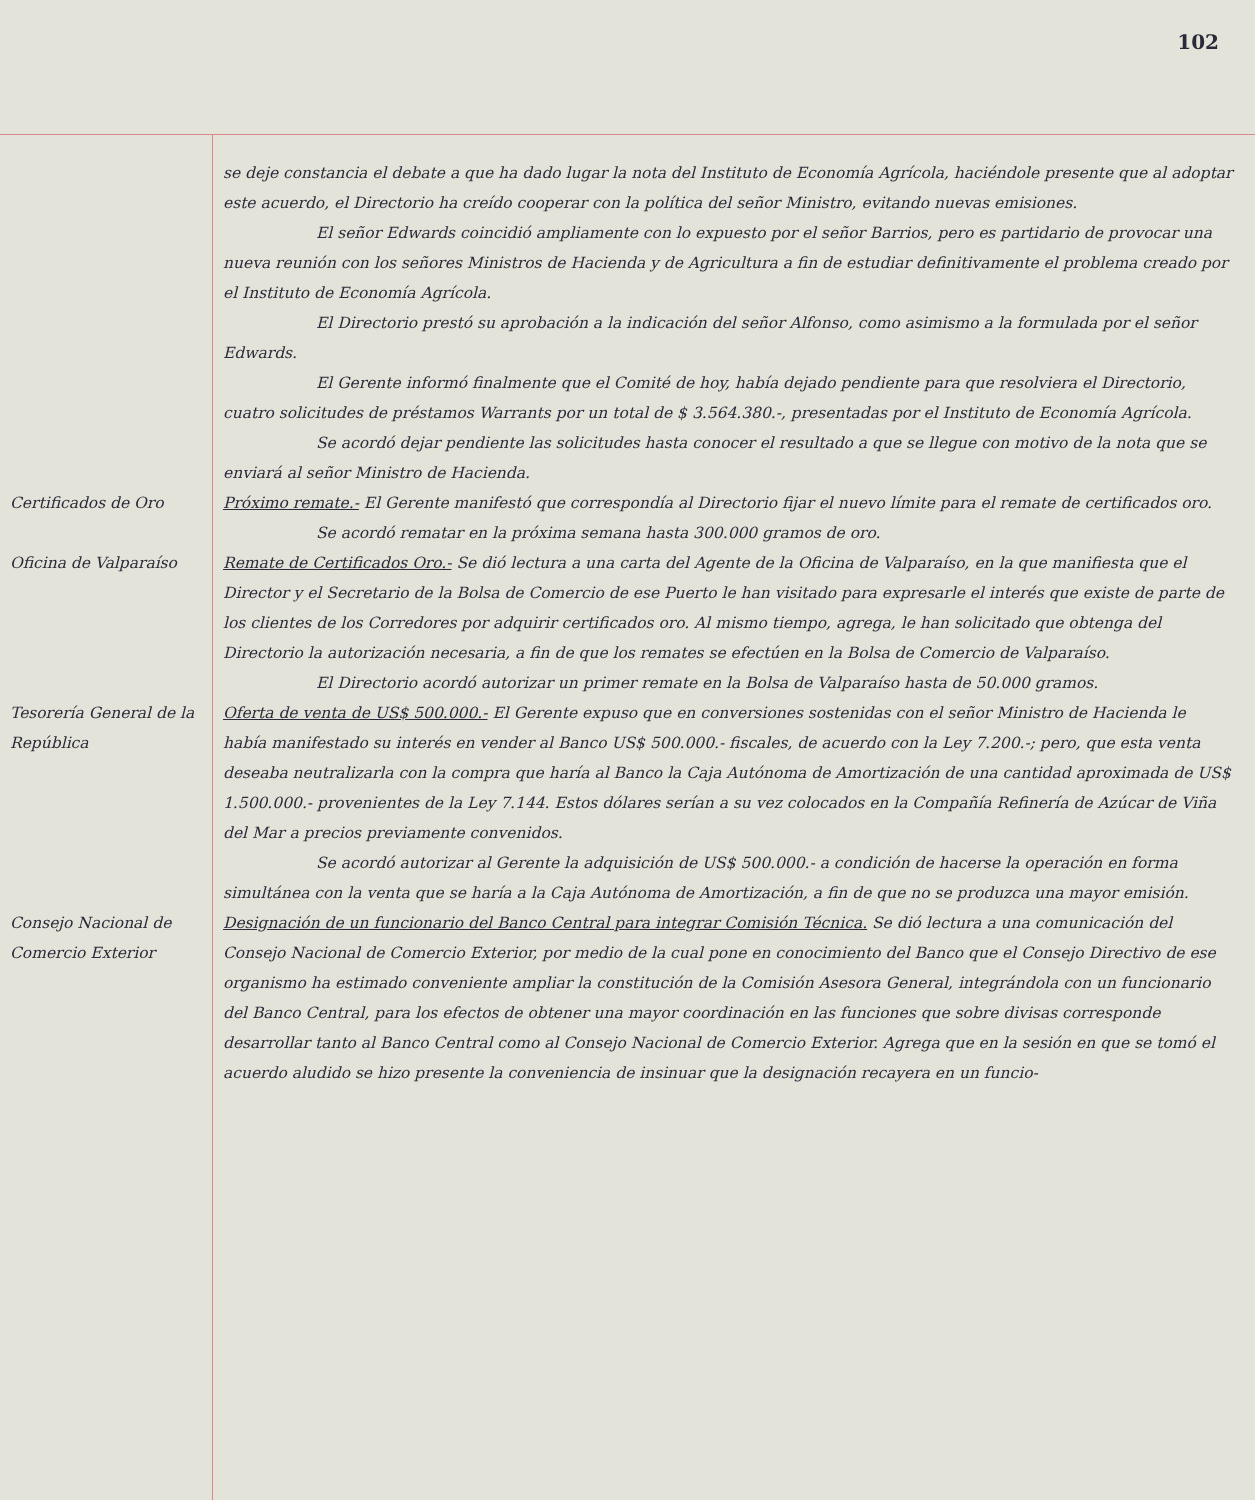102
se deje constancia el debate a que ha dado lugar la nota del Instituto de Economía Agrícola, haciéndole presente que al adoptar este acuerdo, el Directorio ha creído cooperar con la política del señor Ministro, evitando nuevas emisiones.
      El señor Edwards coincidió ampliamente con lo expuesto por el señor Barrios, pero es partidario de provocar una nueva reunión con los señores Ministros de Hacienda y de Agricultura a fin de estudiar definitivamente el problema creado por el Instituto de Economía Agrícola.
      El Directorio prestó su aprobación a la indicación del señor Alfonso, como asimismo a la formulada por el señor Edwards.
      El Gerente informó finalmente que el Comité de hoy, había dejado pendiente para que resolviera el Directorio, cuatro solicitudes de préstamos Warrants por un total de $ 3.564.380.-, presentadas por el Instituto de Economía Agrícola.
      Se acordó dejar pendiente las solicitudes hasta conocer el resultado a que se llegue con motivo de la nota que se enviará al señor Ministro de Hacienda.
Certificados de Oro Próximo remate.- El Gerente manifestó que correspondía al Directorio fijar el nuevo límite para el remate de certificados oro.
      Se acordó rematar en la próxima semana hasta 300.000 gramos de oro.
Oficina de Valparaíso Remate de Certificados Oro.- Se dió lectura a una carta del Agente de la Oficina de Valparaíso, en la que manifiesta que el Director y el Secretario de la Bolsa de Comercio de ese Puerto le han visitado para expresarle el interés que existe de parte de los clientes de los Corredores por adquirir certificados oro. Al mismo tiempo, agrega, le han solicitado que obtenga del Directorio la autorización necesaria, a fin de que los remates se efectúen en la Bolsa de Comercio de Valparaíso.
      El Directorio acordó autorizar un primer remate en la Bolsa de Valparaíso hasta de 50.000 gramos.
Tesorería General de la República
Oferta de venta de US$ 500.000.- El Gerente expuso que en conversiones sostenidas con el señor Ministro de Hacienda le había manifestado su interés en vender al Banco US$ 500.000.- fiscales, de acuerdo con la Ley 7.200.-; pero, que esta venta deseaba neutralizarla con la compra que haría al Banco la Caja Autónoma de Amortización de una cantidad aproximada de US$ 1.500.000.- provenientes de la Ley 7.144. Estos dólares serían a su vez colocados en la Compañía Refinería de Azúcar de Viña del Mar a precios previamente convenidos.
      Se acordó autorizar al Gerente la adquisición de US$ 500.000.- a condición de hacerse la operación en forma simultánea con la venta que se haría a la Caja Autónoma de Amortización, a fin de que no se produzca una mayor emisión.
Consejo Nacional de Comercio Exterior
Designación de un funcionario del Banco Central para integrar Comisión Técnica. Se dió lectura a una comunicación del Consejo Nacional de Comercio Exterior, por medio de la cual pone en conocimiento del Banco que el Consejo Directivo de ese organismo ha estimado conveniente ampliar la constitución de la Comisión Asesora General, integrándola con un funcionario del Banco Central, para los efectos de obtener una mayor coordinación en las funciones que sobre divisas corresponde desarrollar tanto al Banco Central como al Consejo Nacional de Comercio Exterior. Agrega que en la sesión en que se tomó el acuerdo aludido se hizo presente la conveniencia de insinuar que la designación recayera en un funcio-